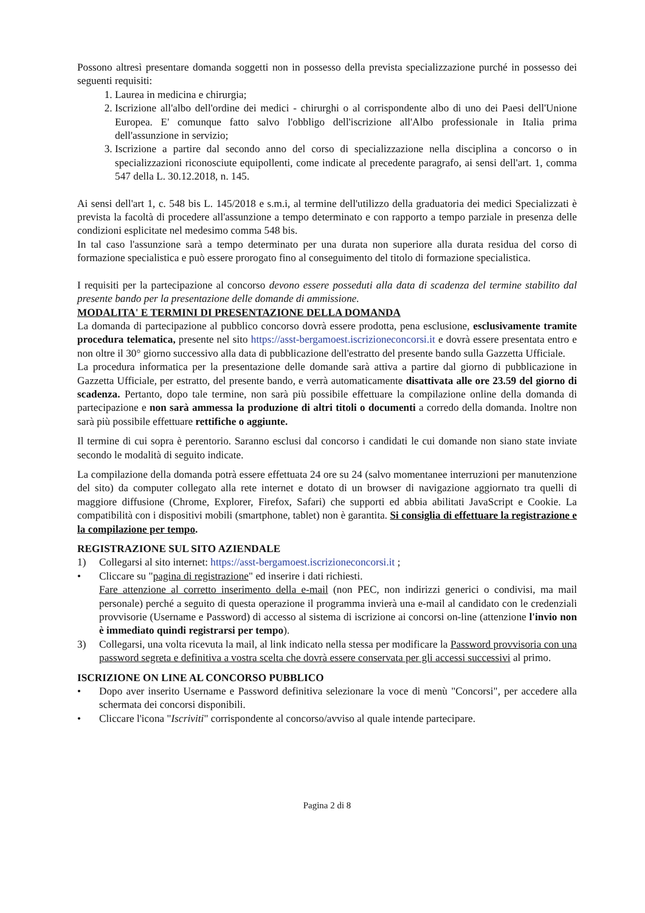Possono altresì presentare domanda soggetti non in possesso della prevista specializzazione purché in possesso dei seguenti requisiti:
1. Laurea in medicina e chirurgia;
2. Iscrizione all'albo dell'ordine dei medici - chirurghi o al corrispondente albo di uno dei Paesi dell'Unione Europea. E' comunque fatto salvo l'obbligo dell'iscrizione all'Albo professionale in Italia prima dell'assunzione in servizio;
3. Iscrizione a partire dal secondo anno del corso di specializzazione nella disciplina a concorso o in specializzazioni riconosciute equipollenti, come indicate al precedente paragrafo, ai sensi dell'art. 1, comma 547 della L. 30.12.2018, n. 145.
Ai sensi dell'art 1, c. 548 bis L. 145/2018 e s.m.i, al termine dell'utilizzo della graduatoria dei medici Specializzati è prevista la facoltà di procedere all'assunzione a tempo determinato e con rapporto a tempo parziale in presenza delle condizioni esplicitate nel medesimo comma 548 bis.
In tal caso l'assunzione sarà a tempo determinato per una durata non superiore alla durata residua del corso di formazione specialistica e può essere prorogato fino al conseguimento del titolo di formazione specialistica.
I requisiti per la partecipazione al concorso devono essere posseduti alla data di scadenza del termine stabilito dal presente bando per la presentazione delle domande di ammissione.
MODALITA' E TERMINI DI PRESENTAZIONE DELLA DOMANDA
La domanda di partecipazione al pubblico concorso dovrà essere prodotta, pena esclusione, esclusivamente tramite procedura telematica, presente nel sito https://asst-bergamoest.iscrizioneconcorsi.it e dovrà essere presentata entro e non oltre il 30° giorno successivo alla data di pubblicazione dell'estratto del presente bando sulla Gazzetta Ufficiale.
La procedura informatica per la presentazione delle domande sarà attiva a partire dal giorno di pubblicazione in Gazzetta Ufficiale, per estratto, del presente bando, e verrà automaticamente disattivata alle ore 23.59 del giorno di scadenza. Pertanto, dopo tale termine, non sarà più possibile effettuare la compilazione online della domanda di partecipazione e non sarà ammessa la produzione di altri titoli o documenti a corredo della domanda. Inoltre non sarà più possibile effettuare rettifiche o aggiunte.
Il termine di cui sopra è perentorio. Saranno esclusi dal concorso i candidati le cui domande non siano state inviate secondo le modalità di seguito indicate.
La compilazione della domanda potrà essere effettuata 24 ore su 24 (salvo momentanee interruzioni per manutenzione del sito) da computer collegato alla rete internet e dotato di un browser di navigazione aggiornato tra quelli di maggiore diffusione (Chrome, Explorer, Firefox, Safari) che supporti ed abbia abilitati JavaScript e Cookie. La compatibilità con i dispositivi mobili (smartphone, tablet) non è garantita. Si consiglia di effettuare la registrazione e la compilazione per tempo.
REGISTRAZIONE SUL SITO AZIENDALE
1) Collegarsi al sito internet: https://asst-bergamoest.iscrizioneconcorsi.it ;
• Cliccare su "pagina di registrazione" ed inserire i dati richiesti.
Fare attenzione al corretto inserimento della e-mail (non PEC, non indirizzi generici o condivisi, ma mail personale) perché a seguito di questa operazione il programma invierà una e-mail al candidato con le credenziali provvisorie (Username e Password) di accesso al sistema di iscrizione ai concorsi on-line (attenzione l'invio non è immediato quindi registrarsi per tempo).
3) Collegarsi, una volta ricevuta la mail, al link indicato nella stessa per modificare la Password provvisoria con una password segreta e definitiva a vostra scelta che dovrà essere conservata per gli accessi successivi al primo.
ISCRIZIONE ON LINE AL CONCORSO PUBBLICO
• Dopo aver inserito Username e Password definitiva selezionare la voce di menù "Concorsi", per accedere alla schermata dei concorsi disponibili.
• Cliccare l'icona "Iscriviti" corrispondente al concorso/avviso al quale intende partecipare.
Pagina 2 di 8